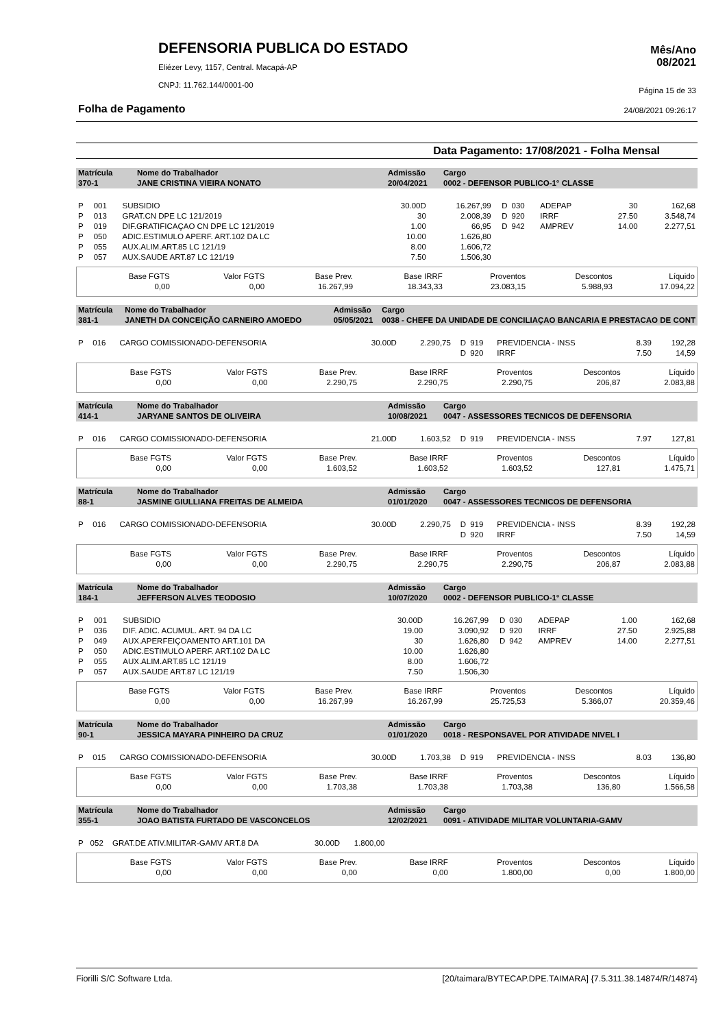DEFENSORIA PUBLICA DO ESTADO
Eliézer Levy, 1157, Central. Macapá-AP
CNPJ: 11.762.144/0001-00
Mês/Ano
08/2021
Página 15 de 33
Folha de Pagamento 24/08/2021 09:26:17
Data Pagamento: 17/08/2021 - Folha Mensal
| Matrícula 370-1 | Nome do Trabalhador JANE CRISTINA VIEIRA NONATO | Admissão 20/04/2021 | Cargo 0002 - DEFENSOR PUBLICO-1° CLASSE |
| P | 001 | SUBSIDIO | 30.00D | 16.267,99 | D | 030 | ADEPAP | 30 | 162,68 |
| P | 013 | GRAT.CN DPE LC 121/2019 | 30 | 2.008,39 | D | 920 | IRRF | 27.50 | 3.548,74 |
| P | 019 | DIF.GRATIFICAÇAO CN DPE LC 121/2019 | 1.00 | 66,95 | D | 942 | AMPREV | 14.00 | 2.277,51 |
| P | 050 | ADIC.ESTIMULO APERF. ART.102 DA LC | 10.00 | 1.626,80 | | | | | |
| P | 055 | AUX.ALIM.ART.85 LC 121/19 | 8.00 | 1.606,72 | | | | | |
| P | 057 | AUX.SAUDE ART.87 LC 121/19 | 7.50 | 1.506,30 | | | | | |
| Base FGTS | Valor FGTS | Base Prev. | Base IRRF | Proventos | Descontos | Líquido |
| 0,00 | 0,00 | 16.267,99 | 18.343,33 | 23.083,15 | 5.988,93 | 17.094,22 |
| Matrícula 381-1 | Nome do Trabalhador JANETH DA CONCEIÇÃO CARNEIRO AMOEDO | Admissão 05/05/2021 | Cargo 0038 - CHEFE DA UNIDADE DE CONCILIAÇAO BANCARIA E PRESTACAO DE CONT |
| P | 016 | CARGO COMISSIONADO-DEFENSORIA | 30.00D | 2.290,75 | D | 919 | PREVIDENCIA - INSS | 8.39 | 192,28 |
| | | | | | D | 920 | IRRF | 7.50 | 14,59 |
| Base FGTS | Valor FGTS | Base Prev. | Base IRRF | Proventos | Descontos | Líquido |
| 0,00 | 0,00 | 2.290,75 | 2.290,75 | 2.290,75 | 206,87 | 2.083,88 |
| Matrícula 414-1 | Nome do Trabalhador JARYANE SANTOS DE OLIVEIRA | Admissão 10/08/2021 | Cargo 0047 - ASSESSORES TECNICOS DE DEFENSORIA |
| P | 016 | CARGO COMISSIONADO-DEFENSORIA | 21.00D | 1.603,52 | D | 919 | PREVIDENCIA - INSS | 7.97 | 127,81 |
| Base FGTS | Valor FGTS | Base Prev. | Base IRRF | Proventos | Descontos | Líquido |
| 0,00 | 0,00 | 1.603,52 | 1.603,52 | 1.603,52 | 127,81 | 1.475,71 |
| Matrícula 88-1 | Nome do Trabalhador JASMINE GIULLIANA FREITAS DE ALMEIDA | Admissão 01/01/2020 | Cargo 0047 - ASSESSORES TECNICOS DE DEFENSORIA |
| P | 016 | CARGO COMISSIONADO-DEFENSORIA | 30.00D | 2.290,75 | D | 919 | PREVIDENCIA - INSS | 8.39 | 192,28 |
| | | | | | D | 920 | IRRF | 7.50 | 14,59 |
| Base FGTS | Valor FGTS | Base Prev. | Base IRRF | Proventos | Descontos | Líquido |
| 0,00 | 0,00 | 2.290,75 | 2.290,75 | 2.290,75 | 206,87 | 2.083,88 |
| Matrícula 184-1 | Nome do Trabalhador JEFFERSON ALVES TEODOSIO | Admissão 10/07/2020 | Cargo 0002 - DEFENSOR PUBLICO-1° CLASSE |
| P | 001 | SUBSIDIO | 30.00D | 16.267,99 | D | 030 | ADEPAP | 1.00 | 162,68 |
| P | 036 | DIF. ADIC. ACUMUL. ART. 94 DA LC | 19.00 | 3.090,92 | D | 920 | IRRF | 27.50 | 2.925,88 |
| P | 049 | AUX.APERFEIÇOAMENTO ART.101 DA | 30 | 1.626,80 | D | 942 | AMPREV | 14.00 | 2.277,51 |
| P | 050 | ADIC.ESTIMULO APERF. ART.102 DA LC | 10.00 | 1.626,80 | | | | | |
| P | 055 | AUX.ALIM.ART.85 LC 121/19 | 8.00 | 1.606,72 | | | | | |
| P | 057 | AUX.SAUDE ART.87 LC 121/19 | 7.50 | 1.506,30 | | | | | |
| Base FGTS | Valor FGTS | Base Prev. | Base IRRF | Proventos | Descontos | Líquido |
| 0,00 | 0,00 | 16.267,99 | 16.267,99 | 25.725,53 | 5.366,07 | 20.359,46 |
| Matrícula 90-1 | Nome do Trabalhador JESSICA MAYARA PINHEIRO DA CRUZ | Admissão 01/01/2020 | Cargo 0018 - RESPONSAVEL POR ATIVIDADE NIVEL I |
| P | 015 | CARGO COMISSIONADO-DEFENSORIA | 30.00D | 1.703,38 | D | 919 | PREVIDENCIA - INSS | 8.03 | 136,80 |
| Base FGTS | Valor FGTS | Base Prev. | Base IRRF | Proventos | Descontos | Líquido |
| 0,00 | 0,00 | 1.703,38 | 1.703,38 | 1.703,38 | 136,80 | 1.566,58 |
| Matrícula 355-1 | Nome do Trabalhador JOAO BATISTA FURTADO DE VASCONCELOS | Admissão 12/02/2021 | Cargo 0091 - ATIVIDADE MILITAR VOLUNTARIA-GAMV |
| P | 052 | GRAT.DE ATIV.MILITAR-GAMV ART.8 DA | 30.00D | 1.800,00 | |
| Base FGTS | Valor FGTS | Base Prev. | Base IRRF | Proventos | Descontos | Líquido |
| 0,00 | 0,00 | 0,00 | 0,00 | 1.800,00 | 0,00 | 1.800,00 |
Fiorilli S/C Software Ltda. [20/taimara/BYTECAP.DPE.TAIMARA] {7.5.311.38.14874/R/14874}